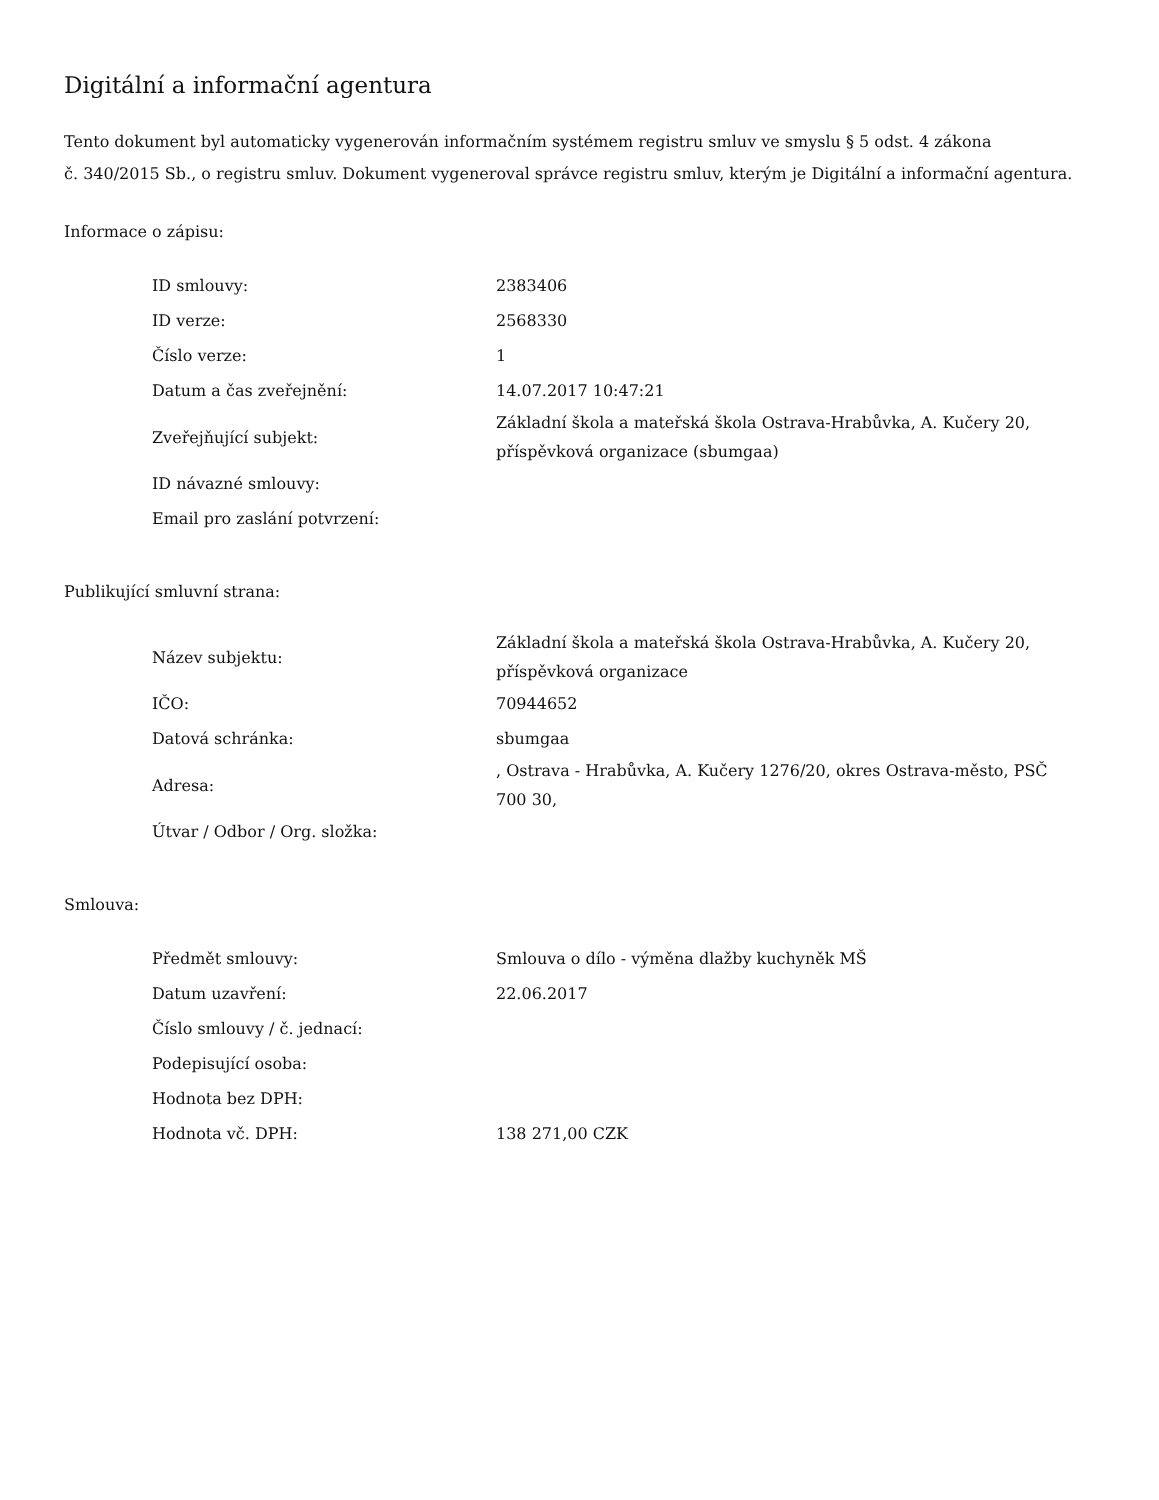Digitální a informační agentura
Tento dokument byl automaticky vygenerován informačním systémem registru smluv ve smyslu § 5 odst. 4 zákona
č. 340/2015 Sb., o registru smluv. Dokument vygeneroval správce registru smluv, kterým je Digitální a informační agentura.
Informace o zápisu:
| ID smlouvy: | 2383406 |
| ID verze: | 2568330 |
| Číslo verze: | 1 |
| Datum a čas zveřejnění: | 14.07.2017 10:47:21 |
| Zveřejňující subjekt: | Základní škola a mateřská škola Ostrava-Hrabůvka, A. Kučery 20, příspěvková organizace (sbumgaa) |
| ID návazné smlouvy: | |
| Email pro zaslání potvrzení: | |
Publikující smluvní strana:
| Název subjektu: | Základní škola a mateřská škola Ostrava-Hrabůvka, A. Kučery 20, příspěvková organizace |
| IČO: | 70944652 |
| Datová schránka: | sbumgaa |
| Adresa: | , Ostrava - Hrabůvka, A. Kučery 1276/20, okres Ostrava-město, PSČ 700 30, |
| Útvar / Odbor / Org. složka: | |
Smlouva:
| Předmět smlouvy: | Smlouva o dílo - výměna dlažby kuchyněk MŠ |
| Datum uzavření: | 22.06.2017 |
| Číslo smlouvy / č. jednací: | |
| Podepisující osoba: | |
| Hodnota bez DPH: | |
| Hodnota vč. DPH: | 138 271,00 CZK |